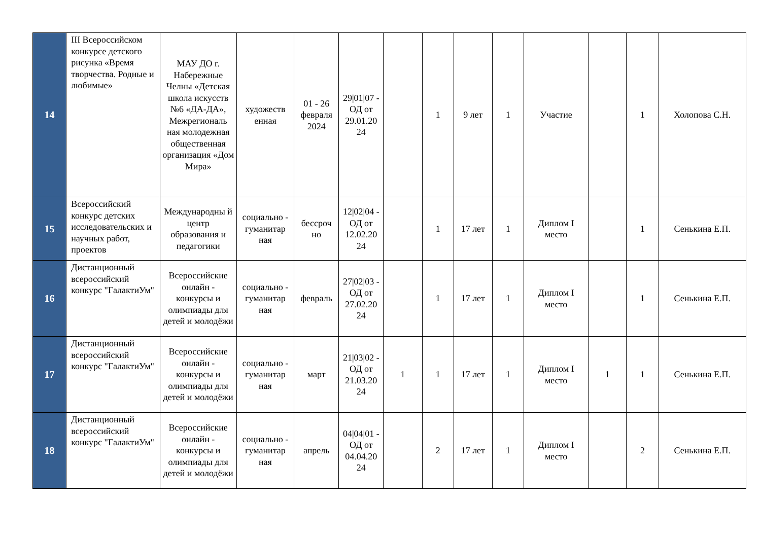| 14 | III Всероссийском конкурсе детского рисунка «Время творчества. Родные и любимые» | МАУ ДО г. Набережные Челны «Детская школа искусств №6 «ДА-ДА», Межрегиональ ная молодежная общественная организация «Дом Мира» | художеств енная | 01 - 26 февраля 2024 | 29/01/07 - ОД от 29.01.20 24 | | 1 | 9 лет | 1 | Участие | | 1 | Холопова С.Н. |
| 15 | Всероссийский конкурс детских исследовательских и научных работ, проектов | Международны й центр образования и педагогики | социально - гуманитар ная | бессроч но | 12/02/04 - ОД от 12.02.20 24 | | 1 | 17 лет | 1 | Диплом I место | | 1 | Сенькина Е.П. |
| 16 | Дистанционный всероссийский конкурс "ГалактиУм" | Всероссийские онлайн - конкурсы и олимпиады для детей и молодёжи | социально - гуманитар ная | февраль | 27/02/03 - ОД от 27.02.20 24 | | 1 | 17 лет | 1 | Диплом I место | | 1 | Сенькина Е.П. |
| 17 | Дистанционный всероссийский конкурс "ГалактиУм" | Всероссийские онлайн - конкурсы и олимпиады для детей и молодёжи | социально - гуманитар ная | март | 21/03/02 - ОД от 21.03.20 24 | 1 | 1 | 17 лет | 1 | Диплом I место | 1 | 1 | Сенькина Е.П. |
| 18 | Дистанционный всероссийский конкурс "ГалактиУм" | Всероссийские онлайн - конкурсы и олимпиады для детей и молодёжи | социально - гуманитар ная | апрель | 04/04/01 - ОД от 04.04.20 24 | | 2 | 17 лет | 1 | Диплом I место | | 2 | Сенькина Е.П. |